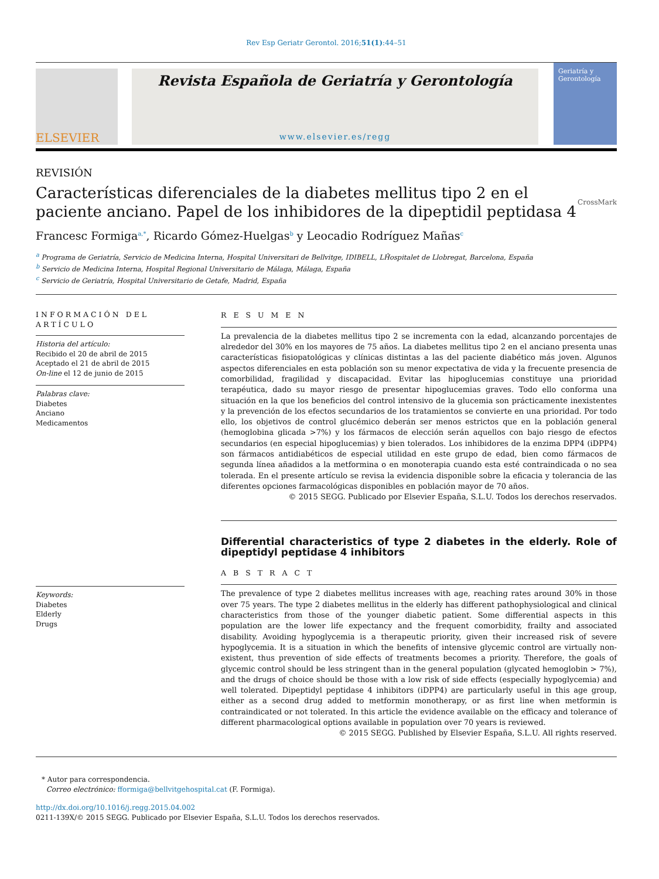Rev Esp Geriatr Gerontol. 2016;51(1):44–51
ELSEVIER
Revista Española de Geriatría y Gerontología
www.elsevier.es/regg
Geriatría y Gerontología
REVISIÓN
Características diferenciales de la diabetes mellitus tipo 2 en el paciente anciano. Papel de los inhibidores de la dipeptidil peptidasa 4 CrossMark
Francesc Formiga<sup>a,*</sup>, Ricardo Gómez-Huelgas<sup>b</sup> y Leocadio Rodríguez Mañas<sup>c</sup>
<sup>a</sup> Programa de Geriatría, Servicio de Medicina Interna, Hospital Universitari de Bellvitge, IDIBELL, LĤospitalet de Llobregat, Barcelona, España
<sup>b</sup> Servicio de Medicina Interna, Hospital Regional Universitario de Málaga, Málaga, España
<sup>c</sup> Servicio de Geriatría, Hospital Universitario de Getafe, Madrid, España
INFORMACIÓN DEL ARTÍCULO
Historia del artículo:
Recibido el 20 de abril de 2015
Aceptado el 21 de abril de 2015
On-line el 12 de junio de 2015
Palabras clave:
Diabetes
Anciano
Medicamentos
Keywords:
Diabetes
Elderly
Drugs
R E S U M E N
La prevalencia de la diabetes mellitus tipo 2 se incrementa con la edad, alcanzando porcentajes de alrededor del 30% en los mayores de 75 años. La diabetes mellitus tipo 2 en el anciano presenta unas características fisiopatológicas y clínicas distintas a las del paciente diabético más joven. Algunos aspectos diferenciales en esta población son su menor expectativa de vida y la frecuente presencia de comorbilidad, fragilidad y discapacidad. Evitar las hipoglucemias constituye una prioridad terapéutica, dado su mayor riesgo de presentar hipoglucemias graves. Todo ello conforma una situación en la que los beneficios del control intensivo de la glucemia son prácticamente inexistentes y la prevención de los efectos secundarios de los tratamientos se convierte en una prioridad. Por todo ello, los objetivos de control glucémico deberán ser menos estrictos que en la población general (hemoglobina glicada >7%) y los fármacos de elección serán aquellos con bajo riesgo de efectos secundarios (en especial hipoglucemias) y bien tolerados. Los inhibidores de la enzima DPP4 (iDPP4) son fármacos antidiabéticos de especial utilidad en este grupo de edad, bien como fármacos de segunda línea añadidos a la metformina o en monoterapia cuando esta esté contraindicada o no sea tolerada. En el presente artículo se revisa la evidencia disponible sobre la eficacia y tolerancia de las diferentes opciones farmacológicas disponibles en población mayor de 70 años.
© 2015 SEGG. Publicado por Elsevier España, S.L.U. Todos los derechos reservados.
Differential characteristics of type 2 diabetes in the elderly. Role of dipeptidyl peptidase 4 inhibitors
A B S T R A C T
The prevalence of type 2 diabetes mellitus increases with age, reaching rates around 30% in those over 75 years. The type 2 diabetes mellitus in the elderly has different pathophysiological and clinical characteristics from those of the younger diabetic patient. Some differential aspects in this population are the lower life expectancy and the frequent comorbidity, frailty and associated disability. Avoiding hypoglycemia is a therapeutic priority, given their increased risk of severe hypoglycemia. It is a situation in which the benefits of intensive glycemic control are virtually non-existent, thus prevention of side effects of treatments becomes a priority. Therefore, the goals of glycemic control should be less stringent than in the general population (glycated hemoglobin > 7%), and the drugs of choice should be those with a low risk of side effects (especially hypoglycemia) and well tolerated. Dipeptidyl peptidase 4 inhibitors (iDPP4) are particularly useful in this age group, either as a second drug added to metformin monotherapy, or as first line when metformin is contraindicated or not tolerated. In this article the evidence available on the efficacy and tolerance of different pharmacological options available in population over 70 years is reviewed.
© 2015 SEGG. Published by Elsevier España, S.L.U. All rights reserved.
* Autor para correspondencia.
Correo electrónico: fformiga@bellvitgehospital.cat (F. Formiga).
http://dx.doi.org/10.1016/j.regg.2015.04.002
0211-139X/© 2015 SEGG. Publicado por Elsevier España, S.L.U. Todos los derechos reservados.